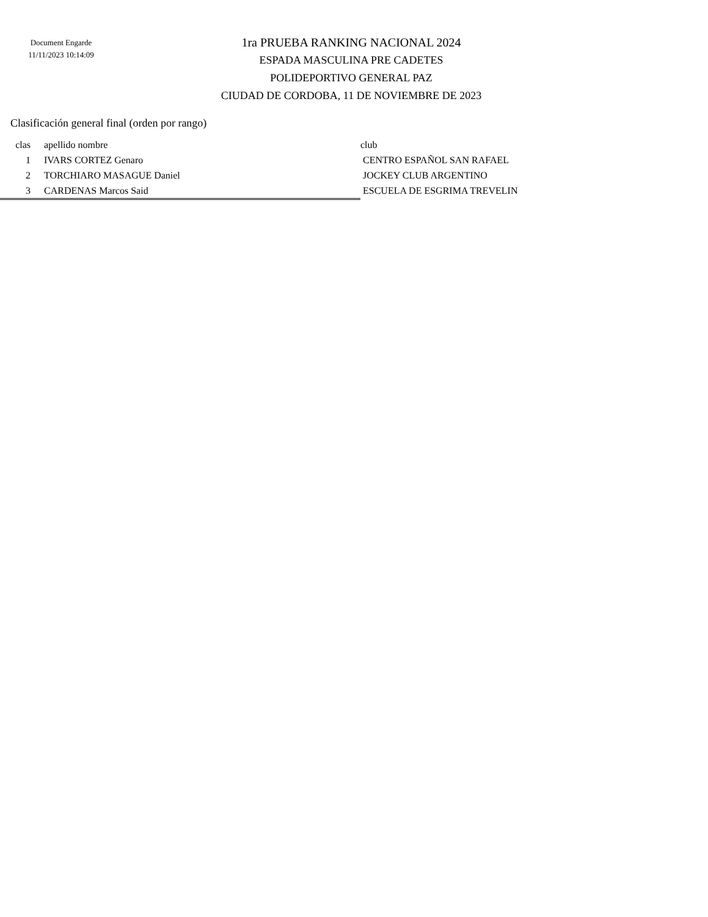Document Engarde
11/11/2023 10:14:09
1ra PRUEBA RANKING NACIONAL 2024
ESPADA MASCULINA PRE CADETES
POLIDEPORTIVO GENERAL PAZ
CIUDAD DE CORDOBA, 11 DE NOVIEMBRE DE 2023
Clasificación general final (orden por rango)
| clas | apellido nombre | club |
| --- | --- | --- |
| 1 | IVARS CORTEZ Genaro | CENTRO ESPAÑOL SAN RAFAEL |
| 2 | TORCHIARO MASAGUE Daniel | JOCKEY CLUB ARGENTINO |
| 3 | CARDENAS Marcos Said | ESCUELA DE ESGRIMA TREVELIN |